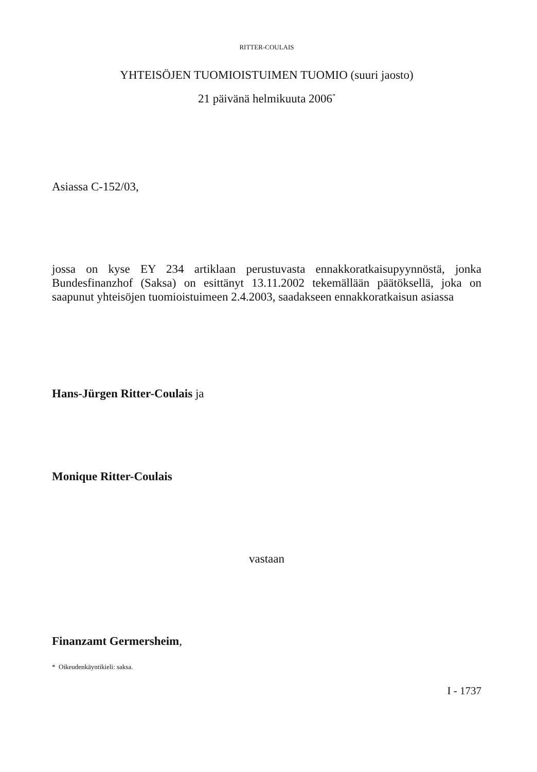RITTER-COULAIS
YHTEISÖJEN TUOMIOISTUIMEN TUOMIO (suuri jaosto)
21 päivänä helmikuuta 2006<sup>*</sup>
Asiassa C-152/03,
jossa on kyse EY 234 artiklaan perustuvasta ennakkoratkaisupyynnöstä, jonka Bundesfinanzhof (Saksa) on esittänyt 13.11.2002 tekemällään päätöksellä, joka on saapunut yhteisöjen tuomioistuimeen 2.4.2003, saadakseen ennakkoratkaisun asiassa
Hans-Jürgen Ritter-Coulais ja
Monique Ritter-Coulais
vastaan
Finanzamt Germersheim,
* Oikeudenkäyntikieli: saksa.
I - 1737